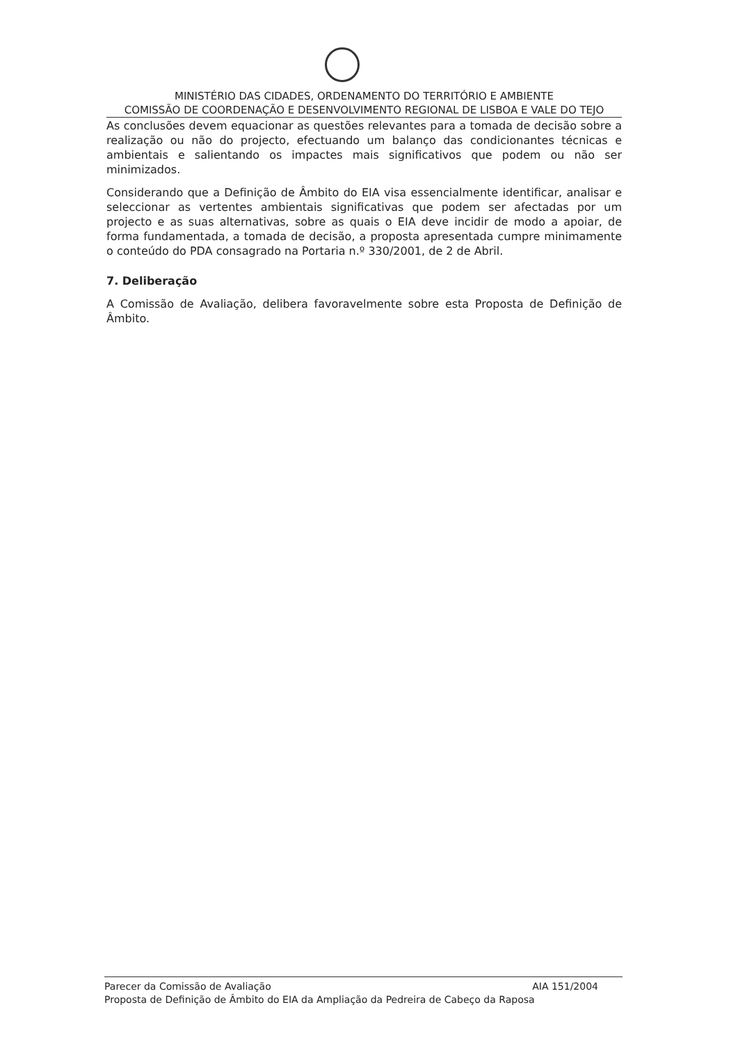MINISTÉRIO DAS CIDADES, ORDENAMENTO DO TERRITÓRIO E AMBIENTE
COMISSÃO DE COORDENAÇÃO E DESENVOLVIMENTO REGIONAL DE LISBOA E VALE DO TEJO
As conclusões devem equacionar as questões relevantes para a tomada de decisão sobre a realização ou não do projecto, efectuando um balanço das condicionantes técnicas e ambientais e salientando os impactes mais significativos que podem ou não ser minimizados.
Considerando que a Definição de Âmbito do EIA visa essencialmente identificar, analisar e seleccionar as vertentes ambientais significativas que podem ser afectadas por um projecto e as suas alternativas, sobre as quais o EIA deve incidir de modo a apoiar, de forma fundamentada, a tomada de decisão, a proposta apresentada cumpre minimamente o conteúdo do PDA consagrado na Portaria n.º 330/2001, de 2 de Abril.
7. Deliberação
A Comissão de Avaliação, delibera favoravelmente sobre esta Proposta de Definição de Âmbito.
Parecer da Comissão de Avaliação AIA 151/2004
Proposta de Definição de Âmbito do EIA da Ampliação da Pedreira de Cabeço da Raposa